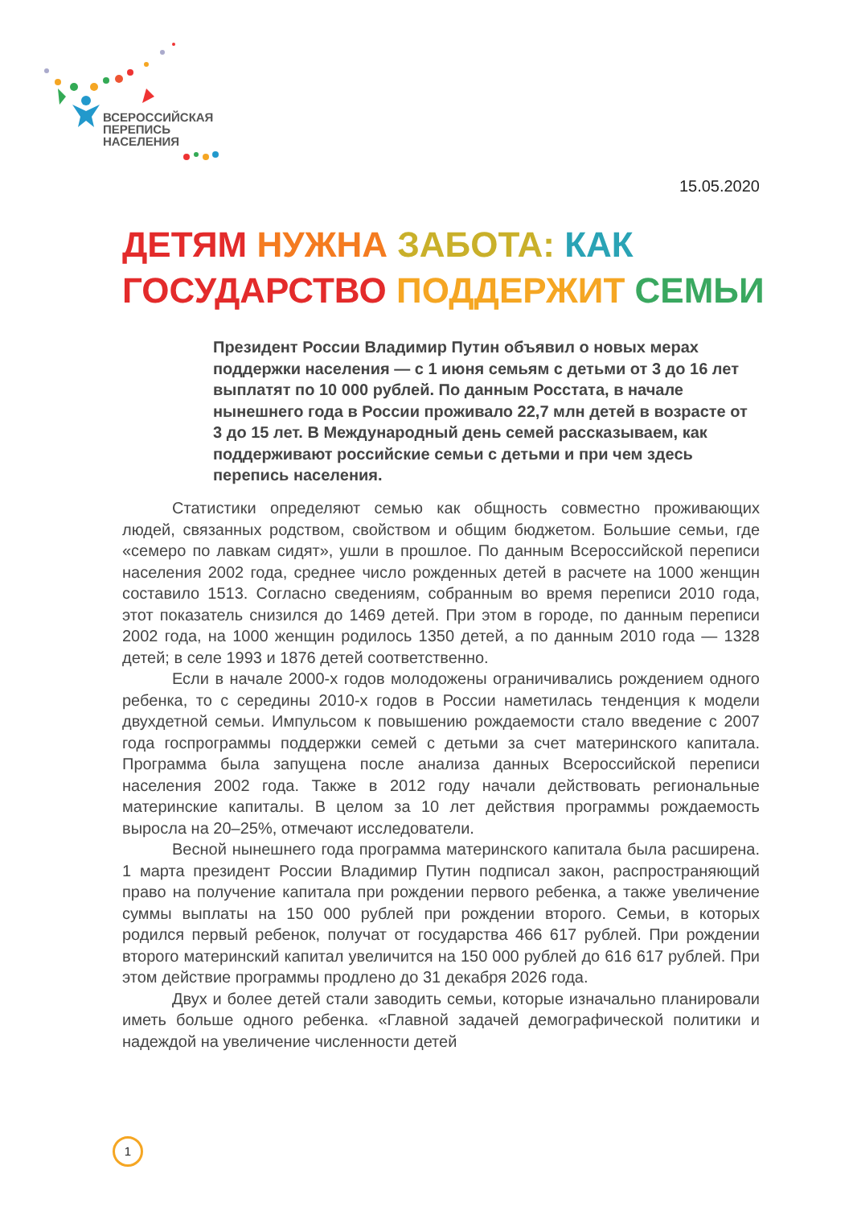ВСЕРОССИЙСКАЯ
ПЕРЕПИСЬ
НАСЕЛЕНИЯ
15.05.2020
ДЕТЯМ НУЖНА ЗАБОТА: КАК
ГОСУДАРСТВО ПОДДЕРЖИТ СЕМЬИ
Президент России Владимир Путин объявил о новых мерах поддержки населения — с 1 июня семьям с детьми от 3 до 16 лет выплатят по 10 000 рублей. По данным Росстата, в начале нынешнего года в России проживало 22,7 млн детей в возрасте от 3 до 15 лет. В Международный день семей рассказываем, как поддерживают российские семьи с детьми и при чем здесь перепись населения.
Статистики определяют семью как общность совместно проживающих людей, связанных родством, свойством и общим бюджетом. Большие семьи, где «семеро по лавкам сидят», ушли в прошлое. По данным Всероссийской переписи населения 2002 года, среднее число рожденных детей в расчете на 1000 женщин составило 1513. Согласно сведениям, собранным во время переписи 2010 года, этот показатель снизился до 1469 детей. При этом в городе, по данным переписи 2002 года, на 1000 женщин родилось 1350 детей, а по данным 2010 года — 1328 детей; в селе 1993 и 1876 детей соответственно.
Если в начале 2000-х годов молодожены ограничивались рождением одного ребенка, то с середины 2010-х годов в России наметилась тенденция к модели двухдетной семьи. Импульсом к повышению рождаемости стало введение с 2007 года госпрограммы поддержки семей с детьми за счет материнского капитала. Программа была запущена после анализа данных Всероссийской переписи населения 2002 года. Также в 2012 году начали действовать региональные материнские капиталы. В целом за 10 лет действия программы рождаемость выросла на 20–25%, отмечают исследователи.
Весной нынешнего года программа материнского капитала была расширена. 1 марта президент России Владимир Путин подписал закон, распространяющий право на получение капитала при рождении первого ребенка, а также увеличение суммы выплаты на 150 000 рублей при рождении второго. Семьи, в которых родился первый ребенок, получат от государства 466 617 рублей. При рождении второго материнский капитал увеличится на 150 000 рублей до 616 617 рублей. При этом действие программы продлено до 31 декабря 2026 года.
Двух и более детей стали заводить семьи, которые изначально планировали иметь больше одного ребенка. «Главной задачей демографической политики и надеждой на увеличение численности детей
1